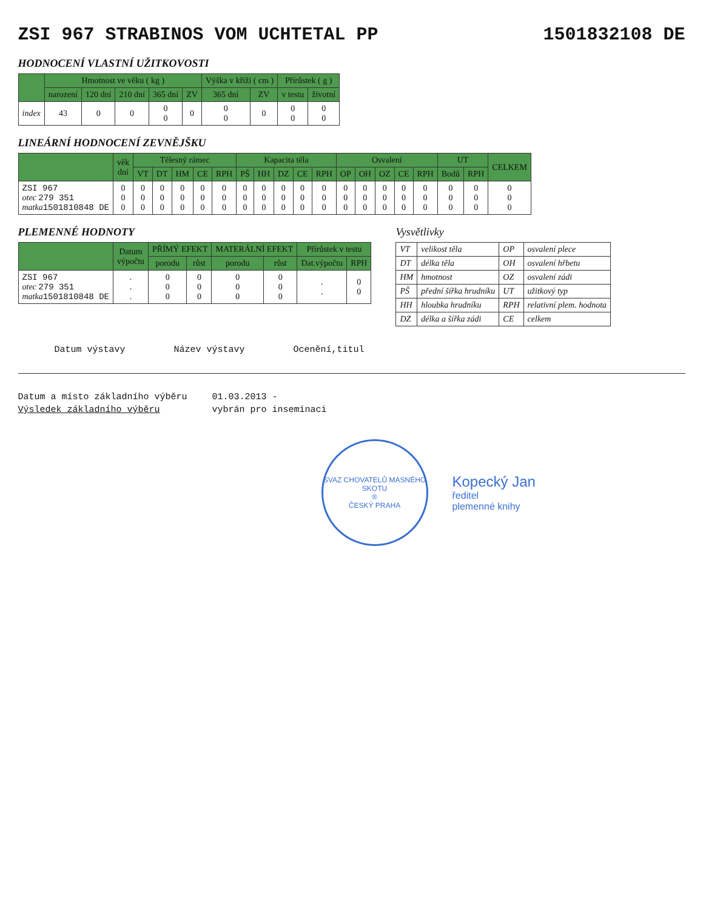ZSI 967 STRABINOS VOM UCHTETAL PP 1501832108 DE
HODNOCENÍ VLASTNÍ UŽITKOVOSTI
| | Hmotnost ve věku ( kg ) | | | | | Výška v kříži ( cm ) | | Přírůstek ( g ) | |
| --- | --- | --- | --- | --- | --- | --- | --- | --- | --- |
| | narození | 120 dní | 210 dní | 365 dní | ZV | 365 dní | ZV | v testu | životní |
| index | 43 | 0 | 0 | 0 0 | 0 | 0 0 | 0 | 0 0 | 0 0 |
LINEÁRNÍ HODNOCENÍ ZEVNĚJŠKU
| | věk dní | Tělesný rámec | | | | | Kapacita těla | | | | | Osvalení | | | | | UT | | CELKEM |
| --- | --- | --- | --- | --- | --- | --- | --- | --- | --- | --- | --- | --- | --- | --- | --- | --- | --- | --- | --- |
| | | VT | DT | HM | CE | RPH | PŠ | HH | DZ | CE | RPH | OP | OH | OZ | CE | RPH | Bodů | RPH | |
| ZSI 967 otec 279 351 matka 1501810848 DE | 0 0 0 | 0 0 0 | 0 0 0 | 0 0 0 | 0 0 0 | 0 0 0 | 0 0 0 | 0 0 0 | 0 0 0 | 0 0 0 | 0 0 0 | 0 0 0 | 0 0 0 | 0 0 0 | 0 0 0 | 0 0 0 | 0 0 0 | 0 0 0 | 0 0 0 |
PLEMENNÉ HODNOTY
| | Datum výpočtu | PŘÍMÝ EFEKT | | MATERÁLNÍ EFEKT | | Přírůstek v testu | |
| --- | --- | --- | --- | --- | --- | --- | --- |
| | | porodu | růst | porodu | růst | Dat.výpočtu | RPH |
| ZSI 967 otec 279 351 matka 1501810848 DE | . . . | 0 0 0 | 0 0 0 | 0 0 0 | 0 0 0 | . . | 0 0 |
Vysvětlivky
| VT | velikost těla | OP | osvalení plece |
| DT | délka těla | OH | osvalení hřbetu |
| HM | hmotnost | OZ | osvalení zádi |
| PŠ | přední šířka hrudníku | UT | užitkový typ |
| HH | hloubka hrudníku | RPH | relativní plem. hodnota |
| DZ | délka a šířka zádi | CE | celkem |
Datum výstavy Název výstavy Ocenění,titul
Datum a místo základního výběru 01.03.2013 - Výsledek základního výběru vybrán pro inseminaci
SVAZ CHOVATELŮ MASNÉHO SKOTU
®
ČESKÝ PRAHA
Kopecký Jan
ředitel
plemenné knihy